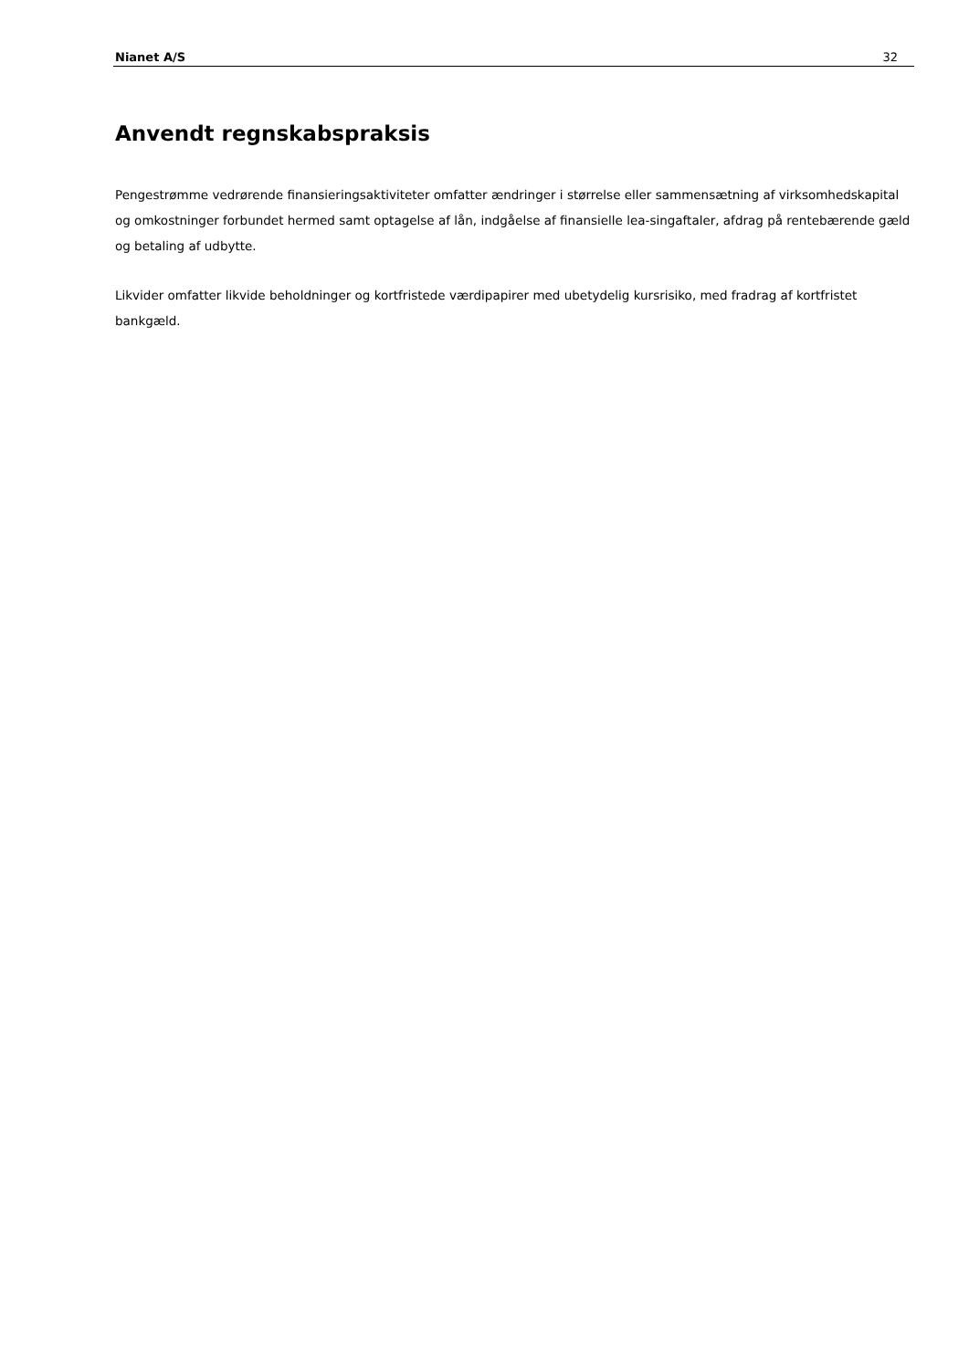Nianet A/S 32
Anvendt regnskabspraksis
Pengestrømme vedrørende finansieringsaktiviteter omfatter ændringer i størrelse eller sammensætning af virksomhedskapital og omkostninger forbundet hermed samt optagelse af lån, indgåelse af finansielle lea-singaftaler, afdrag på rentebærende gæld og betaling af udbytte.
Likvider omfatter likvide beholdninger og kortfristede værdipapirer med ubetydelig kursrisiko, med fradrag af kortfristet bankgæld.